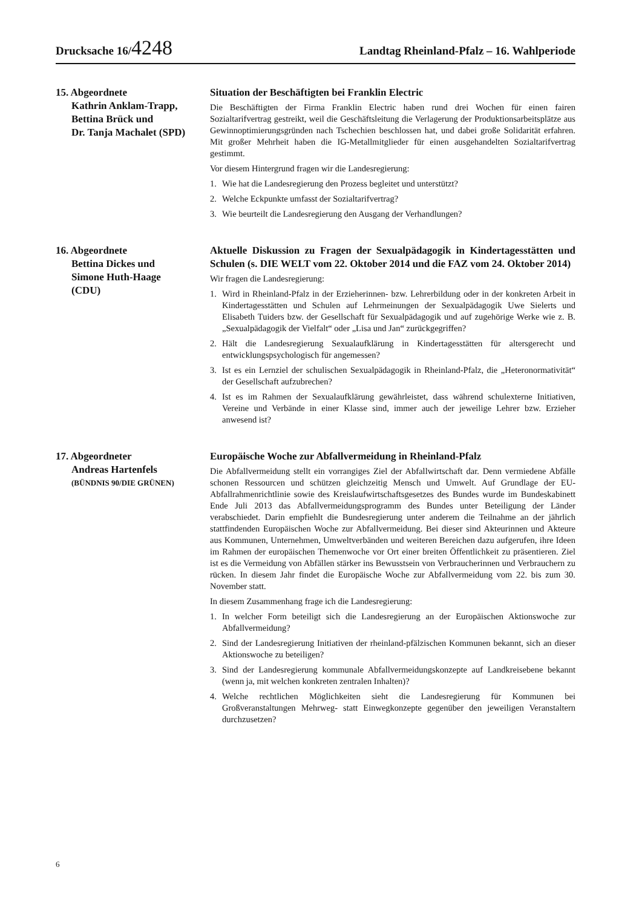Drucksache 16/4248
Landtag Rheinland-Pfalz – 16. Wahlperiode
15. Abgeordnete
Kathrin Anklam-Trapp,
Bettina Brück und
Dr. Tanja Machalet (SPD)
Situation der Beschäftigten bei Franklin Electric
Die Beschäftigten der Firma Franklin Electric haben rund drei Wochen für einen fairen Sozialtarifvertrag gestreikt, weil die Geschäftsleitung die Verlagerung der Produktionsarbeitsplätze aus Gewinnoptimierungsgründen nach Tschechien beschlossen hat, und dabei große Solidarität erfahren. Mit großer Mehrheit haben die IG-Metallmitglieder für einen ausgehandelten Sozialtarifvertrag gestimmt.
Vor diesem Hintergrund fragen wir die Landesregierung:
1. Wie hat die Landesregierung den Prozess begleitet und unterstützt?
2. Welche Eckpunkte umfasst der Sozialtarifvertrag?
3. Wie beurteilt die Landesregierung den Ausgang der Verhandlungen?
16. Abgeordnete
Bettina Dickes und
Simone Huth-Haage
(CDU)
Aktuelle Diskussion zu Fragen der Sexualpädagogik in Kindertagesstätten und Schulen (s. DIE WELT vom 22. Oktober 2014 und die FAZ vom 24. Oktober 2014)
Wir fragen die Landesregierung:
1. Wird in Rheinland-Pfalz in der Erzieherinnen- bzw. Lehrerbildung oder in der konkreten Arbeit in Kindertagesstätten und Schulen auf Lehrmeinungen der Sexualpädagogik Uwe Sielerts und Elisabeth Tuiders bzw. der Gesellschaft für Sexualpädagogik und auf zugehörige Werke wie z. B. „Sexualpädagogik der Vielfalt“ oder „Lisa und Jan“ zurückgegriffen?
2. Hält die Landesregierung Sexualaufklärung in Kindertagesstätten für altersgerecht und entwicklungspsychologisch für angemessen?
3. Ist es ein Lernziel der schulischen Sexualpädagogik in Rheinland-Pfalz, die „Heteronormativität“ der Gesellschaft aufzubrechen?
4. Ist es im Rahmen der Sexualaufklärung gewährleistet, dass während schulexterne Initiativen, Vereine und Verbände in einer Klasse sind, immer auch der jeweilige Lehrer bzw. Erzieher anwesend ist?
17. Abgeordneter
Andreas Hartenfels
(BÜNDNIS 90/DIE GRÜNEN)
Europäische Woche zur Abfallvermeidung in Rheinland-Pfalz
Die Abfallvermeidung stellt ein vorrangiges Ziel der Abfallwirtschaft dar. Denn vermiedene Abfälle schonen Ressourcen und schützen gleichzeitig Mensch und Umwelt. Auf Grundlage der EU-Abfallrahmenrichtlinie sowie des Kreislaufwirtschaftsgesetzes des Bundes wurde im Bundeskabinett Ende Juli 2013 das Abfallvermeidungsprogramm des Bundes unter Beteiligung der Länder verabschiedet. Darin empfiehlt die Bundesregierung unter anderem die Teilnahme an der jährlich stattfindenden Europäischen Woche zur Abfallvermeidung. Bei dieser sind Akteurinnen und Akteure aus Kommunen, Unternehmen, Umweltverbänden und weiteren Bereichen dazu aufgerufen, ihre Ideen im Rahmen der europäischen Themenwoche vor Ort einer breiten Öffentlichkeit zu präsentieren. Ziel ist es die Vermeidung von Abfällen stärker ins Bewusstsein von Verbraucherinnen und Verbrauchern zu rücken. In diesem Jahr findet die Europäische Woche zur Abfallvermeidung vom 22. bis zum 30. November statt.
In diesem Zusammenhang frage ich die Landesregierung:
1. In welcher Form beteiligt sich die Landesregierung an der Europäischen Aktionswoche zur Abfallvermeidung?
2. Sind der Landesregierung Initiativen der rheinland-pfälzischen Kommunen bekannt, sich an dieser Aktionswoche zu beteiligen?
3. Sind der Landesregierung kommunale Abfallvermeidungskonzepte auf Landkreisebene bekannt (wenn ja, mit welchen konkreten zentralen Inhalten)?
4. Welche rechtlichen Möglichkeiten sieht die Landesregierung für Kommunen bei Großveranstaltungen Mehrweg- statt Einwegkonzepte gegenüber den jeweiligen Veranstaltern durchzusetzen?
6